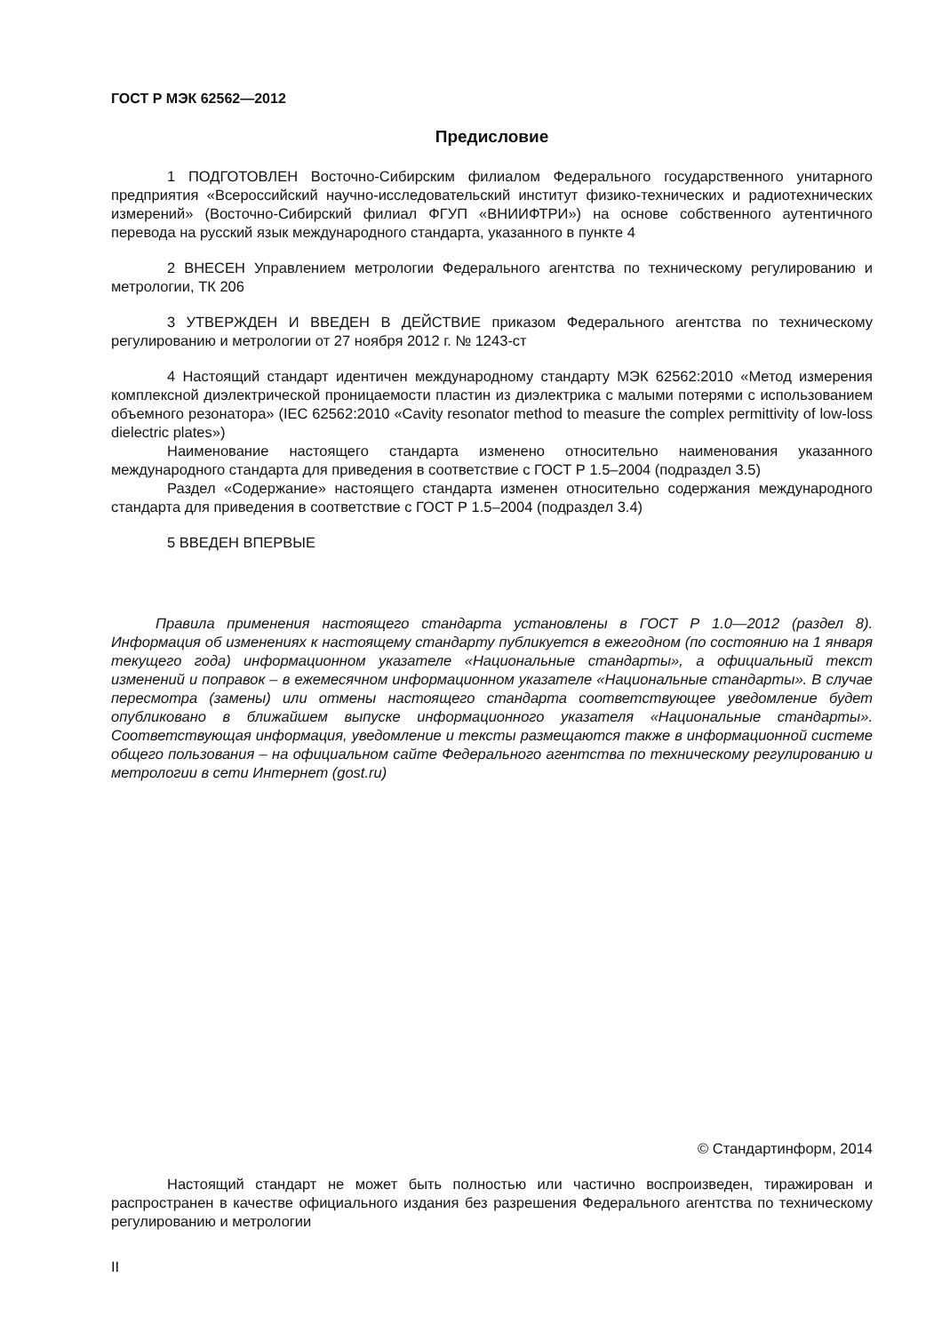ГОСТ Р МЭК 62562—2012
Предисловие
1 ПОДГОТОВЛЕН Восточно-Сибирским филиалом Федерального государственного унитарного предприятия «Всероссийский научно-исследовательский институт физико-технических и радиотехнических измерений» (Восточно-Сибирский филиал ФГУП «ВНИИФТРИ») на основе собственного аутентичного перевода на русский язык международного стандарта, указанного в пункте 4
2 ВНЕСЕН Управлением метрологии Федерального агентства по техническому регулированию и метрологии, ТК 206
3 УТВЕРЖДЕН И ВВЕДЕН В ДЕЙСТВИЕ приказом Федерального агентства по техническому регулированию и метрологии от 27 ноября 2012 г. № 1243-ст
4 Настоящий стандарт идентичен международному стандарту МЭК 62562:2010 «Метод измерения комплексной диэлектрической проницаемости пластин из диэлектрика с малыми потерями с использованием объемного резонатора» (IEC 62562:2010 «Cavity resonator method to measure the complex permittivity of low-loss dielectric plates»)
Наименование настоящего стандарта изменено относительно наименования указанного международного стандарта для приведения в соответствие с ГОСТ Р 1.5–2004 (подраздел 3.5)
Раздел «Содержание» настоящего стандарта изменен относительно содержания международного стандарта для приведения в соответствие с ГОСТ Р 1.5–2004 (подраздел 3.4)
5 ВВЕДЕН ВПЕРВЫЕ
Правила применения настоящего стандарта установлены в ГОСТ Р 1.0—2012 (раздел 8). Информация об изменениях к настоящему стандарту публикуется в ежегодном (по состоянию на 1 января текущего года) информационном указателе «Национальные стандарты», а официальный текст изменений и поправок – в ежемесячном информационном указателе «Национальные стандарты». В случае пересмотра (замены) или отмены настоящего стандарта соответствующее уведомление будет опубликовано в ближайшем выпуске информационного указателя «Национальные стандарты». Соответствующая информация, уведомление и тексты размещаются также в информационной системе общего пользования – на официальном сайте Федерального агентства по техническому регулированию и метрологии в сети Интернет (gost.ru)
© Стандартинформ, 2014
Настоящий стандарт не может быть полностью или частично воспроизведен, тиражирован и распространен в качестве официального издания без разрешения Федерального агентства по техническому регулированию и метрологии
II